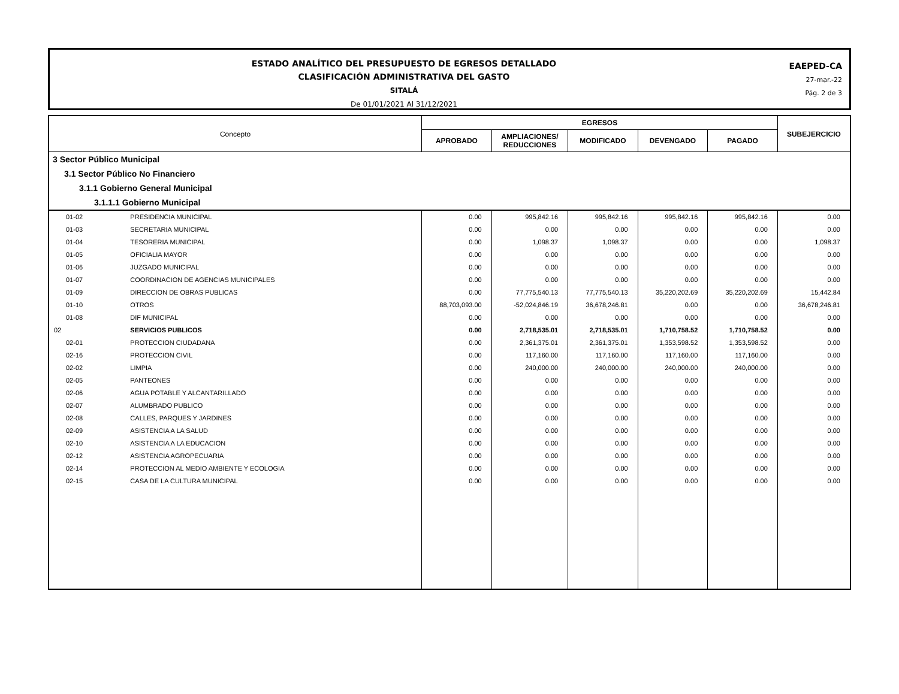ESTADO ANALÍTICO DEL PRESUPUESTO DE EGRESOS DETALLADO
CLASIFICACIÓN ADMINISTRATIVA DEL GASTO
SITALÁ
De 01/01/2021 Al 31/12/2021
EAEPED-CA
27-mar.-22
Pág. 2 de 3
| Concepto | | EGRESOS | | | | | SUBEJERCICIO |
| --- | --- | --- | --- | --- | --- | --- | --- |
| | | APROBADO | AMPLIACIONES/ REDUCCIONES | MODIFICADO | DEVENGADO | PAGADO | |
| 3 Sector Público Municipal | | | | | | | |
| 3.1 Sector Público No Financiero | | | | | | | |
| 3.1.1 Gobierno General Municipal | | | | | | | |
| 3.1.1.1 Gobierno Municipal | | | | | | | |
| 01-02 | PRESIDENCIA MUNICIPAL | 0.00 | 995,842.16 | 995,842.16 | 995,842.16 | 995,842.16 | 0.00 |
| 01-03 | SECRETARIA MUNICIPAL | 0.00 | 0.00 | 0.00 | 0.00 | 0.00 | 0.00 |
| 01-04 | TESORERIA MUNICIPAL | 0.00 | 1,098.37 | 1,098.37 | 0.00 | 0.00 | 1,098.37 |
| 01-05 | OFICIALIA MAYOR | 0.00 | 0.00 | 0.00 | 0.00 | 0.00 | 0.00 |
| 01-06 | JUZGADO MUNICIPAL | 0.00 | 0.00 | 0.00 | 0.00 | 0.00 | 0.00 |
| 01-07 | COORDINACION DE AGENCIAS MUNICIPALES | 0.00 | 0.00 | 0.00 | 0.00 | 0.00 | 0.00 |
| 01-09 | DIRECCION DE OBRAS PUBLICAS | 0.00 | 77,775,540.13 | 77,775,540.13 | 35,220,202.69 | 35,220,202.69 | 15,442.84 |
| 01-10 | OTROS | 88,703,093.00 | -52,024,846.19 | 36,678,246.81 | 0.00 | 0.00 | 36,678,246.81 |
| 01-08 | DIF MUNICIPAL | 0.00 | 0.00 | 0.00 | 0.00 | 0.00 | 0.00 |
| 02 | SERVICIOS PUBLICOS | 0.00 | 2,718,535.01 | 2,718,535.01 | 1,710,758.52 | 1,710,758.52 | 0.00 |
| 02-01 | PROTECCION CIUDADANA | 0.00 | 2,361,375.01 | 2,361,375.01 | 1,353,598.52 | 1,353,598.52 | 0.00 |
| 02-16 | PROTECCION CIVIL | 0.00 | 117,160.00 | 117,160.00 | 117,160.00 | 117,160.00 | 0.00 |
| 02-02 | LIMPIA | 0.00 | 240,000.00 | 240,000.00 | 240,000.00 | 240,000.00 | 0.00 |
| 02-05 | PANTEONES | 0.00 | 0.00 | 0.00 | 0.00 | 0.00 | 0.00 |
| 02-06 | AGUA POTABLE Y ALCANTARILLADO | 0.00 | 0.00 | 0.00 | 0.00 | 0.00 | 0.00 |
| 02-07 | ALUMBRADO PUBLICO | 0.00 | 0.00 | 0.00 | 0.00 | 0.00 | 0.00 |
| 02-08 | CALLES, PARQUES Y JARDINES | 0.00 | 0.00 | 0.00 | 0.00 | 0.00 | 0.00 |
| 02-09 | ASISTENCIA A LA SALUD | 0.00 | 0.00 | 0.00 | 0.00 | 0.00 | 0.00 |
| 02-10 | ASISTENCIA A LA EDUCACION | 0.00 | 0.00 | 0.00 | 0.00 | 0.00 | 0.00 |
| 02-12 | ASISTENCIA AGROPECUARIA | 0.00 | 0.00 | 0.00 | 0.00 | 0.00 | 0.00 |
| 02-14 | PROTECCION AL MEDIO AMBIENTE Y ECOLOGIA | 0.00 | 0.00 | 0.00 | 0.00 | 0.00 | 0.00 |
| 02-15 | CASA DE LA CULTURA MUNICIPAL | 0.00 | 0.00 | 0.00 | 0.00 | 0.00 | 0.00 |